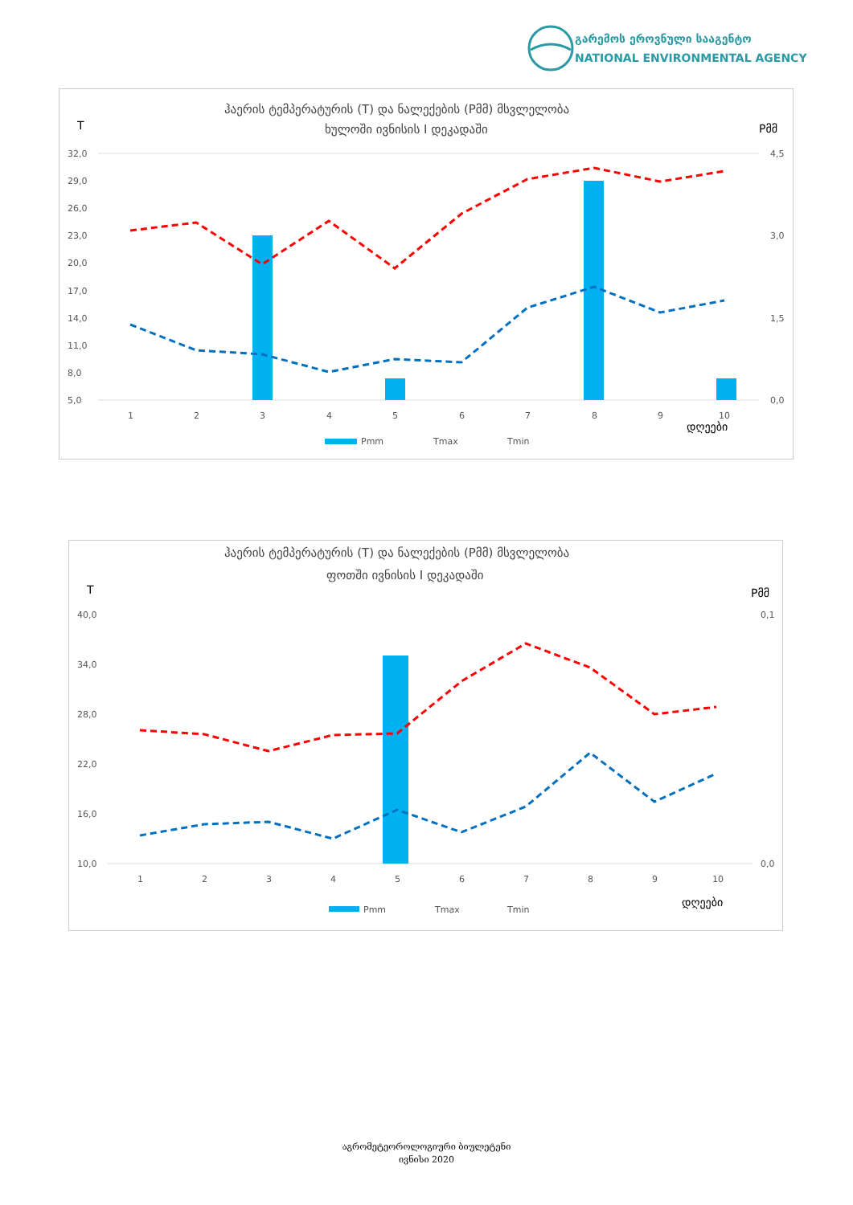გარემოს ეროვნული სააგენტო
NATIONAL ENVIRONMENTAL AGENCY
ჰაერის ტემპერატურის (T) და ნალექების (Pმმ) მსვლელობა
ხულოში ივნისის I დეკადაში
T
Pმმ
32,0
29,0
26,0
23,0
20,0
17,0
14,0
11,0
8,0
5,0
4,5
3,0
1,5
0,0
1
2
3
4
5
6
7
8
9
10
დღეები
Pmm
Tmax
Tmin
ჰაერის ტემპერატურის (T) და ნალექების (Pმმ) მსვლელობა
ფოთში ივნისის I დეკადაში
T
Pმმ
40,0
34,0
28,0
22,0
16,0
10,0
0,1
0,0
1
2
3
4
5
6
7
8
9
10
დღეები
Pmm
Tmax
Tmin
აგრომეტეოროლოგიური ბიულეტენი
ივნისი 2020